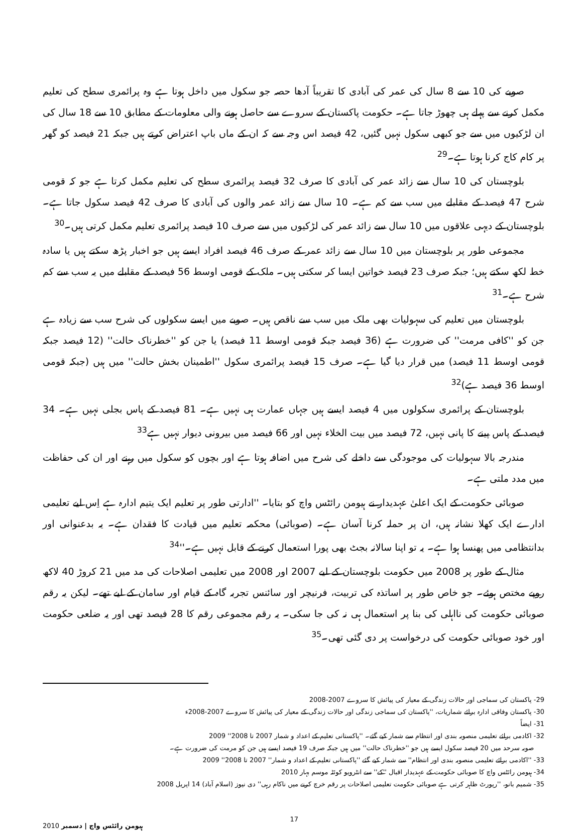صوبے کی 10 سے 8 سال کی عمر کی آبادی کا تقریباً آدھا حصہ جو سکول میں داخل ہوتا ہے وہ پرائمری سطح کی تعلیم مکمل کرنے سے پہلے ہی چھوڑ جاتا ہے۔ حکومت پاکستان کے سروے سے حاصل ہونے والی معلومات کے مطابق 10 سے 18 سال کی ان لڑکیوں میں سے جو کبھی سکول نہیں گئیں، 42 فیصد اس وجہ سے کہ ان کے ماں باپ اعتراض کرتے ہیں جبکہ 21 فیصد کو گھر پر کام کاج کرنا ہوتا ہے۔<sup>29</sup>
بلوچستان کی 10 سال سے زائد عمر کی آبادی کا صرف 32 فیصد پرائمری سطح کی تعلیم مکمل کرتا ہے جو کہ قومی شرح 47 فیصد کے مقابلے میں سب سے کم ہے۔ 10 سال سے زائد عمر والوں کی آبادی کا صرف 42 فیصد سکول جاتا ہے۔ بلوچستان کے دیہی علاقوں میں 10 سال سے زائد عمر کی لڑکیوں میں سے صرف 10 فیصد پرائمری تعلیم مکمل کرتی ہیں۔<sup>30</sup>
مجموعی طور پر بلوچستان میں 10 سال سے زائد عمر کے صرف 46 فیصد افراد ایسے ہیں جو اخبار پڑھ سکتے ہیں یا سادہ خط لکھ سکتے ہیں؛ جبکہ صرف 23 فیصد خواتین ایسا کر سکتی ہیں۔ ملک کے قومی اوسط 56 فیصد کے مقابلے میں یہ سب سے کم شرح ہے۔<sup>31</sup>
بلوچستان میں تعلیم کی سہولیات بھی ملک میں سب سے ناقص ہیں۔ صوبے میں ایسے سکولوں کی شرح سب سے زیادہ ہے جن کو ''کافی مرمت'' کی ضرورت ہے (36 فیصد جبکہ قومی اوسط 11 فیصد) یا جن کو ''خطرناک حالت'' (12 فیصد جبکہ قومی اوسط 11 فیصد) میں قرار دیا گیا ہے۔ صرف 15 فیصد پرائمری سکول ''اطمینان بخش حالت'' میں ہیں (جبکہ قومی اوسط 36 فیصد ہے)<sup>32</sup>
بلوچستان کے پرائمری سکولوں میں 4 فیصد ایسے ہیں جہاں عمارت ہی نہیں ہے۔ 81 فیصد کے پاس بجلی نہیں ہے۔ 34 فیصد کے پاس پینے کا پانی نہیں، 72 فیصد میں بیت الخلاء نہیں اور 66 فیصد میں بیرونی دیوار نہیں ہے<sup>33</sup>
مندرجہ بالا سہولیات کی موجودگی سے داخلے کی شرح میں اضافہ ہوتا ہے اور بچوں کو سکول میں رہنے اور ان کی حفاظت میں مدد ملتی ہے۔
صوبائی حکومت کے ایک اعلیٰ عہدیدار نے ہیومن رائٹس واچ کو بتایا۔ ''ادارتی طور پر تعلیم ایک یتیم ادارہ ہے اِس لیے تعلیمی ادارے ایک کھلا نشانہ ہیں، ان پر حملہ کرنا آسان ہے۔ (صوبائی) محکمہ تعلیم میں قیادت کا فقدان ہے۔ یہ بدعنوانی اور بدانتظامی میں پھنسا ہوا ہے۔ یہ تو اپنا سالانہ بجٹ بھی پورا استعمال کرنے کے قابل نہیں ہے۔''<sup>34</sup>
مثال کے طور پر 2008 میں حکومت بلوچستان کے لیے 2007 اور 2008 میں تعلیمی اصلاحات کی مد میں 21 کروڑ 40 لاکھ روپے مختص ہوئے۔ جو خاص طور پر اساتذہ کی تربیت، فرنیچر اور سائنس تجربہ گاہ کے قیام اور سامان کے لیے تھے۔ لیکن یہ رقم صوبائی حکومت کی نااہلی کی بنا پر استعمال ہی نہ کی جا سکی۔ یہ رقم مجموعی رقم کا 28 فیصد تھی اور یہ ضلعی حکومت اور خود صوبائی حکومت کی درخواست پر دی گئی تھی۔<sup>35</sup>
29- پاکستان کی سماجی اور حالات زندگی کے معیار کی پیائش کا سروے 2007-2008
30- پاکستان وفاقی ادارہ برائے شماریات، ''پاکستان کی سماجی زندگی اور حالات زندگی کے معیار کی پیائش کا سروے 2007-2008ء
31- ایضاً
32- اکادمی برائے تعلیمی منصوبہ بندی اور انتظام سے شمار کیے گئے۔ ''پاکستانی تعلیم کے اعداد و شمار 2007 تا 2008'' 2009
صوبہ سرحد میں 20 فیصد سکول ایسے ہیں جو ''خطرناک حالت'' میں ہیں جبکہ صرف 19 فیصد ایسے ہیں جن کو مرمت کی ضرورت ہے۔
33- ''اکادمی برائے تعلیمی منصوبہ بندی اور انتظام'' سے شمار کیے گئے ''پاکستانی تعلیم کے اعداد و شمار'' 2007 تا 2008'' 2009
34- ہیومن رائٹس واچ کا صوبائی حکومت کے عہدیدار اقبال ''کے'' سے انٹرویو کوئٹہ موسم بہار 2010
35- شمیم بانو، ''رپورٹ ظاہر کرتی ہے صوبائی حکومت تعلیمی اصلاحات پر رقم خرچ کرنے میں ناکام رہی'' دی نیوز (اسلام آباد) 14 اپریل 2008
ہیومن رائٹس واچ | دسمبر 2010 17